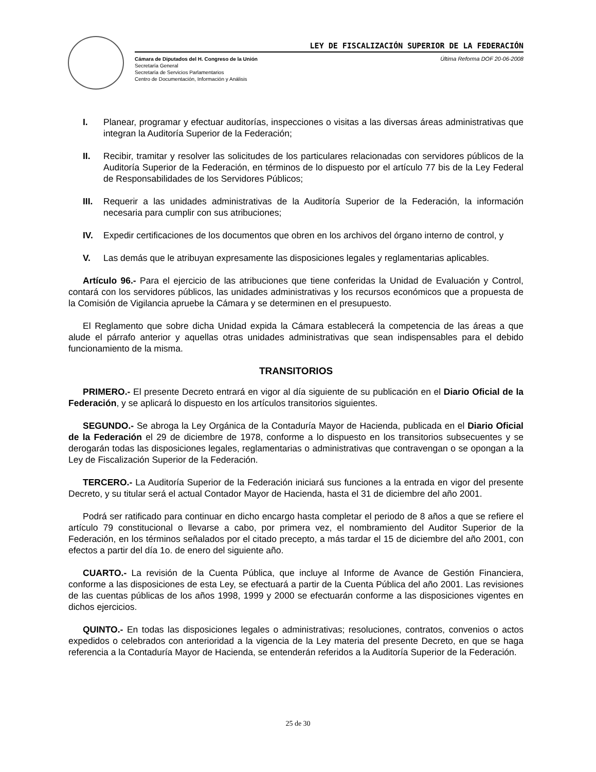LEY DE FISCALIZACIÓN SUPERIOR DE LA FEDERACIÓN
Cámara de Diputados del H. Congreso de la Unión
Secretaría General
Secretaría de Servicios Parlamentarios
Centro de Documentación, Información y Análisis
Última Reforma DOF 20-06-2008
I. Planear, programar y efectuar auditorías, inspecciones o visitas a las diversas áreas administrativas que integran la Auditoría Superior de la Federación;
II. Recibir, tramitar y resolver las solicitudes de los particulares relacionadas con servidores públicos de la Auditoría Superior de la Federación, en términos de lo dispuesto por el artículo 77 bis de la Ley Federal de Responsabilidades de los Servidores Públicos;
III. Requerir a las unidades administrativas de la Auditoría Superior de la Federación, la información necesaria para cumplir con sus atribuciones;
IV. Expedir certificaciones de los documentos que obren en los archivos del órgano interno de control, y
V. Las demás que le atribuyan expresamente las disposiciones legales y reglamentarias aplicables.
Artículo 96.- Para el ejercicio de las atribuciones que tiene conferidas la Unidad de Evaluación y Control, contará con los servidores públicos, las unidades administrativas y los recursos económicos que a propuesta de la Comisión de Vigilancia apruebe la Cámara y se determinen en el presupuesto.
El Reglamento que sobre dicha Unidad expida la Cámara establecerá la competencia de las áreas a que alude el párrafo anterior y aquellas otras unidades administrativas que sean indispensables para el debido funcionamiento de la misma.
TRANSITORIOS
PRIMERO.- El presente Decreto entrará en vigor al día siguiente de su publicación en el Diario Oficial de la Federación, y se aplicará lo dispuesto en los artículos transitorios siguientes.
SEGUNDO.- Se abroga la Ley Orgánica de la Contaduría Mayor de Hacienda, publicada en el Diario Oficial de la Federación el 29 de diciembre de 1978, conforme a lo dispuesto en los transitorios subsecuentes y se derogarán todas las disposiciones legales, reglamentarias o administrativas que contravengan o se opongan a la Ley de Fiscalización Superior de la Federación.
TERCERO.- La Auditoría Superior de la Federación iniciará sus funciones a la entrada en vigor del presente Decreto, y su titular será el actual Contador Mayor de Hacienda, hasta el 31 de diciembre del año 2001.
Podrá ser ratificado para continuar en dicho encargo hasta completar el periodo de 8 años a que se refiere el artículo 79 constitucional o llevarse a cabo, por primera vez, el nombramiento del Auditor Superior de la Federación, en los términos señalados por el citado precepto, a más tardar el 15 de diciembre del año 2001, con efectos a partir del día 1o. de enero del siguiente año.
CUARTO.- La revisión de la Cuenta Pública, que incluye al Informe de Avance de Gestión Financiera, conforme a las disposiciones de esta Ley, se efectuará a partir de la Cuenta Pública del año 2001. Las revisiones de las cuentas públicas de los años 1998, 1999 y 2000 se efectuarán conforme a las disposiciones vigentes en dichos ejercicios.
QUINTO.- En todas las disposiciones legales o administrativas; resoluciones, contratos, convenios o actos expedidos o celebrados con anterioridad a la vigencia de la Ley materia del presente Decreto, en que se haga referencia a la Contaduría Mayor de Hacienda, se entenderán referidos a la Auditoría Superior de la Federación.
25 de 30